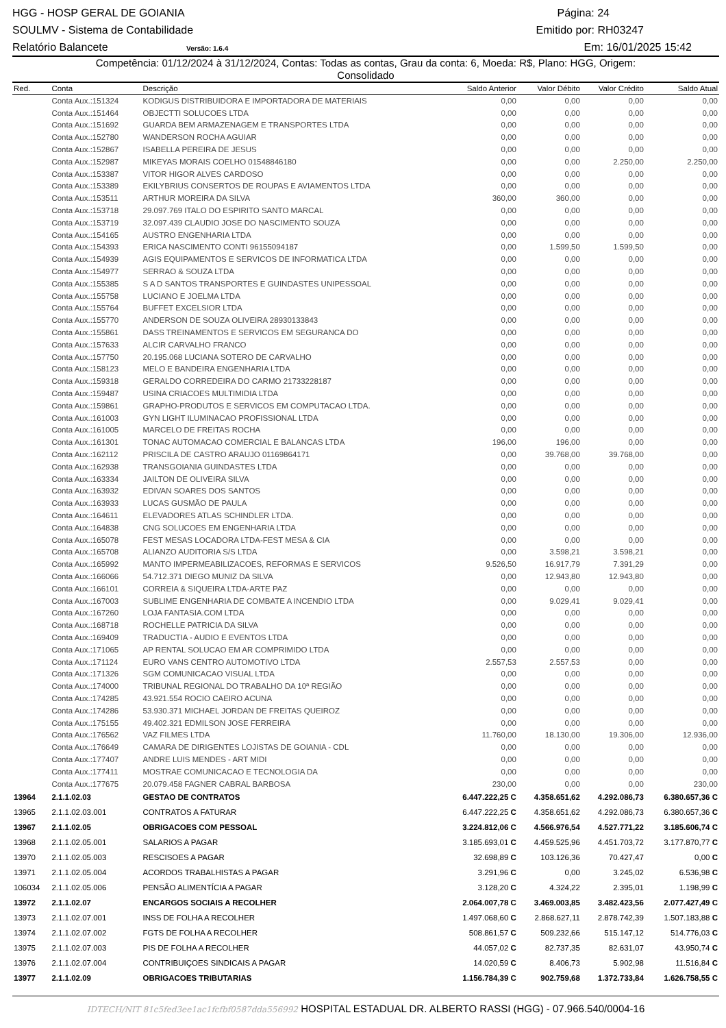HGG - HOSP GERAL DE GOIANIA Página: 24
SOULMV - Sistema de Contabilidade Emitido por: RH03247
Relatório Balancete Versão: 1.6.4 Em: 16/01/2025 15:42
Competência: 01/12/2024 à 31/12/2024, Contas: Todas as contas, Grau da conta: 6, Moeda: R$, Plano: HGG, Origem:
Consolidado
| Red. | Conta | Descrição | Saldo Anterior | Valor Débito | Valor Crédito | Saldo Atual |
| --- | --- | --- | --- | --- | --- | --- |
| | Conta Aux.:151324 | KODIGUS DISTRIBUIDORA E IMPORTADORA DE MATERIAIS | 0,00 | 0,00 | 0,00 | 0,00 |
| | Conta Aux.:151464 | OBJECTTI SOLUCOES LTDA | 0,00 | 0,00 | 0,00 | 0,00 |
| | Conta Aux.:151692 | GUARDA BEM ARMAZENAGEM E TRANSPORTES LTDA | 0,00 | 0,00 | 0,00 | 0,00 |
| | Conta Aux.:152780 | WANDERSON ROCHA AGUIAR | 0,00 | 0,00 | 0,00 | 0,00 |
| | Conta Aux.:152867 | ISABELLA PEREIRA DE JESUS | 0,00 | 0,00 | 0,00 | 0,00 |
| | Conta Aux.:152987 | MIKEYAS MORAIS COELHO 01548846180 | 0,00 | 0,00 | 2.250,00 | 2.250,00 |
| | Conta Aux.:153387 | VITOR HIGOR ALVES CARDOSO | 0,00 | 0,00 | 0,00 | 0,00 |
| | Conta Aux.:153389 | EKILYBRIUS CONSERTOS DE ROUPAS E AVIAMENTOS LTDA | 0,00 | 0,00 | 0,00 | 0,00 |
| | Conta Aux.:153511 | ARTHUR MOREIRA DA SILVA | 360,00 | 360,00 | 0,00 | 0,00 |
| | Conta Aux.:153718 | 29.097.769 ITALO DO ESPIRITO SANTO MARCAL | 0,00 | 0,00 | 0,00 | 0,00 |
| | Conta Aux.:153719 | 32.097.439 CLAUDIO JOSE DO NASCIMENTO SOUZA | 0,00 | 0,00 | 0,00 | 0,00 |
| | Conta Aux.:154165 | AUSTRO ENGENHARIA LTDA | 0,00 | 0,00 | 0,00 | 0,00 |
| | Conta Aux.:154393 | ERICA NASCIMENTO CONTI 96155094187 | 0,00 | 1.599,50 | 1.599,50 | 0,00 |
| | Conta Aux.:154939 | AGIS EQUIPAMENTOS E SERVICOS DE INFORMATICA LTDA | 0,00 | 0,00 | 0,00 | 0,00 |
| | Conta Aux.:154977 | SERRAO & SOUZA LTDA | 0,00 | 0,00 | 0,00 | 0,00 |
| | Conta Aux.:155385 | S A D SANTOS TRANSPORTES E GUINDASTES UNIPESSOAL | 0,00 | 0,00 | 0,00 | 0,00 |
| | Conta Aux.:155758 | LUCIANO E JOELMA LTDA | 0,00 | 0,00 | 0,00 | 0,00 |
| | Conta Aux.:155764 | BUFFET EXCELSIOR LTDA | 0,00 | 0,00 | 0,00 | 0,00 |
| | Conta Aux.:155770 | ANDERSON DE SOUZA OLIVEIRA 28930133843 | 0,00 | 0,00 | 0,00 | 0,00 |
| | Conta Aux.:155861 | DASS TREINAMENTOS E SERVICOS EM SEGURANCA DO | 0,00 | 0,00 | 0,00 | 0,00 |
| | Conta Aux.:157633 | ALCIR CARVALHO FRANCO | 0,00 | 0,00 | 0,00 | 0,00 |
| | Conta Aux.:157750 | 20.195.068 LUCIANA SOTERO DE CARVALHO | 0,00 | 0,00 | 0,00 | 0,00 |
| | Conta Aux.:158123 | MELO E BANDEIRA ENGENHARIA LTDA | 0,00 | 0,00 | 0,00 | 0,00 |
| | Conta Aux.:159318 | GERALDO CORREDEIRA DO CARMO 21733228187 | 0,00 | 0,00 | 0,00 | 0,00 |
| | Conta Aux.:159487 | USINA CRIACOES MULTIMIDIA LTDA | 0,00 | 0,00 | 0,00 | 0,00 |
| | Conta Aux.:159861 | GRAPHO-PRODUTOS E SERVICOS EM COMPUTACAO LTDA. | 0,00 | 0,00 | 0,00 | 0,00 |
| | Conta Aux.:161003 | GYN LIGHT ILUMINACAO PROFISSIONAL LTDA | 0,00 | 0,00 | 0,00 | 0,00 |
| | Conta Aux.:161005 | MARCELO DE FREITAS ROCHA | 0,00 | 0,00 | 0,00 | 0,00 |
| | Conta Aux.:161301 | TONAC AUTOMACAO COMERCIAL E BALANCAS LTDA | 196,00 | 196,00 | 0,00 | 0,00 |
| | Conta Aux.:162112 | PRISCILA DE CASTRO ARAUJO 01169864171 | 0,00 | 39.768,00 | 39.768,00 | 0,00 |
| | Conta Aux.:162938 | TRANSGOIANIA GUINDASTES LTDA | 0,00 | 0,00 | 0,00 | 0,00 |
| | Conta Aux.:163334 | JAILTON DE OLIVEIRA SILVA | 0,00 | 0,00 | 0,00 | 0,00 |
| | Conta Aux.:163932 | EDIVAN SOARES DOS SANTOS | 0,00 | 0,00 | 0,00 | 0,00 |
| | Conta Aux.:163933 | LUCAS GUSMÃO DE PAULA | 0,00 | 0,00 | 0,00 | 0,00 |
| | Conta Aux.:164611 | ELEVADORES ATLAS SCHINDLER LTDA. | 0,00 | 0,00 | 0,00 | 0,00 |
| | Conta Aux.:164838 | CNG SOLUCOES EM ENGENHARIA LTDA | 0,00 | 0,00 | 0,00 | 0,00 |
| | Conta Aux.:165078 | FEST MESAS LOCADORA LTDA-FEST MESA & CIA | 0,00 | 0,00 | 0,00 | 0,00 |
| | Conta Aux.:165708 | ALIANZO AUDITORIA S/S LTDA | 0,00 | 3.598,21 | 3.598,21 | 0,00 |
| | Conta Aux.:165992 | MANTO IMPERMEABILIZACOES, REFORMAS E SERVICOS | 9.526,50 | 16.917,79 | 7.391,29 | 0,00 |
| | Conta Aux.:166066 | 54.712.371 DIEGO MUNIZ DA SILVA | 0,00 | 12.943,80 | 12.943,80 | 0,00 |
| | Conta Aux.:166101 | CORREIA & SIQUEIRA LTDA-ARTE PAZ | 0,00 | 0,00 | 0,00 | 0,00 |
| | Conta Aux.:167003 | SUBLIME ENGENHARIA DE COMBATE A INCENDIO LTDA | 0,00 | 9.029,41 | 9.029,41 | 0,00 |
| | Conta Aux.:167260 | LOJA FANTASIA.COM LTDA | 0,00 | 0,00 | 0,00 | 0,00 |
| | Conta Aux.:168718 | ROCHELLE PATRICIA DA SILVA | 0,00 | 0,00 | 0,00 | 0,00 |
| | Conta Aux.:169409 | TRADUCTIA - AUDIO E EVENTOS LTDA | 0,00 | 0,00 | 0,00 | 0,00 |
| | Conta Aux.:171065 | AP RENTAL SOLUCAO EM AR COMPRIMIDO LTDA | 0,00 | 0,00 | 0,00 | 0,00 |
| | Conta Aux.:171124 | EURO VANS CENTRO AUTOMOTIVO LTDA | 2.557,53 | 2.557,53 | 0,00 | 0,00 |
| | Conta Aux.:171326 | SGM COMUNICACAO VISUAL LTDA | 0,00 | 0,00 | 0,00 | 0,00 |
| | Conta Aux.:174000 | TRIBUNAL REGIONAL DO TRABALHO DA 10ª REGIÃO | 0,00 | 0,00 | 0,00 | 0,00 |
| | Conta Aux.:174285 | 43.921.554 ROCIO CAEIRO ACUNA | 0,00 | 0,00 | 0,00 | 0,00 |
| | Conta Aux.:174286 | 53.930.371 MICHAEL JORDAN DE FREITAS QUEIROZ | 0,00 | 0,00 | 0,00 | 0,00 |
| | Conta Aux.:175155 | 49.402.321 EDMILSON JOSE FERREIRA | 0,00 | 0,00 | 0,00 | 0,00 |
| | Conta Aux.:176562 | VAZ FILMES LTDA | 11.760,00 | 18.130,00 | 19.306,00 | 12.936,00 |
| | Conta Aux.:176649 | CAMARA DE DIRIGENTES LOJISTAS DE GOIANIA - CDL | 0,00 | 0,00 | 0,00 | 0,00 |
| | Conta Aux.:177407 | ANDRE LUIS MENDES - ART MIDI | 0,00 | 0,00 | 0,00 | 0,00 |
| | Conta Aux.:177411 | MOSTRAE COMUNICACAO E TECNOLOGIA DA | 0,00 | 0,00 | 0,00 | 0,00 |
| | Conta Aux.:177675 | 20.079.458 FAGNER CABRAL BARBOSA | 230,00 | 0,00 | 0,00 | 230,00 |
| 13964 | 2.1.1.02.03 | GESTAO DE CONTRATOS | 6.447.222,25 C | 4.358.651,62 | 4.292.086,73 | 6.380.657,36 C |
| 13965 | 2.1.1.02.03.001 | CONTRATOS A FATURAR | 6.447.222,25 C | 4.358.651,62 | 4.292.086,73 | 6.380.657,36 C |
| 13967 | 2.1.1.02.05 | OBRIGACOES COM PESSOAL | 3.224.812,06 C | 4.566.976,54 | 4.527.771,22 | 3.185.606,74 C |
| 13968 | 2.1.1.02.05.001 | SALARIOS A PAGAR | 3.185.693,01 C | 4.459.525,96 | 4.451.703,72 | 3.177.870,77 C |
| 13970 | 2.1.1.02.05.003 | RESCISOES A PAGAR | 32.698,89 C | 103.126,36 | 70.427,47 | 0,00 C |
| 13971 | 2.1.1.02.05.004 | ACORDOS TRABALHISTAS A PAGAR | 3.291,96 C | 0,00 | 3.245,02 | 6.536,98 C |
| 106034 | 2.1.1.02.05.006 | PENSÃO ALIMENTÍCIA A PAGAR | 3.128,20 C | 4.324,22 | 2.395,01 | 1.198,99 C |
| 13972 | 2.1.1.02.07 | ENCARGOS SOCIAIS A RECOLHER | 2.064.007,78 C | 3.469.003,85 | 3.482.423,56 | 2.077.427,49 C |
| 13973 | 2.1.1.02.07.001 | INSS DE FOLHA A RECOLHER | 1.497.068,60 C | 2.868.627,11 | 2.878.742,39 | 1.507.183,88 C |
| 13974 | 2.1.1.02.07.002 | FGTS DE FOLHA A RECOLHER | 508.861,57 C | 509.232,66 | 515.147,12 | 514.776,03 C |
| 13975 | 2.1.1.02.07.003 | PIS DE FOLHA A RECOLHER | 44.057,02 C | 82.737,35 | 82.631,07 | 43.950,74 C |
| 13976 | 2.1.1.02.07.004 | CONTRIBUIÇOES SINDICAIS A PAGAR | 14.020,59 C | 8.406,73 | 5.902,98 | 11.516,84 C |
| 13977 | 2.1.1.02.09 | OBRIGACOES TRIBUTARIAS | 1.156.784,39 C | 902.759,68 | 1.372.733,84 | 1.626.758,55 C |
IDTECH/NIT 81c5fed3ee1ac1fcfbf0587dda556992 HOSPITAL ESTADUAL DR. ALBERTO RASSI (HGG) - 07.966.540/0004-16